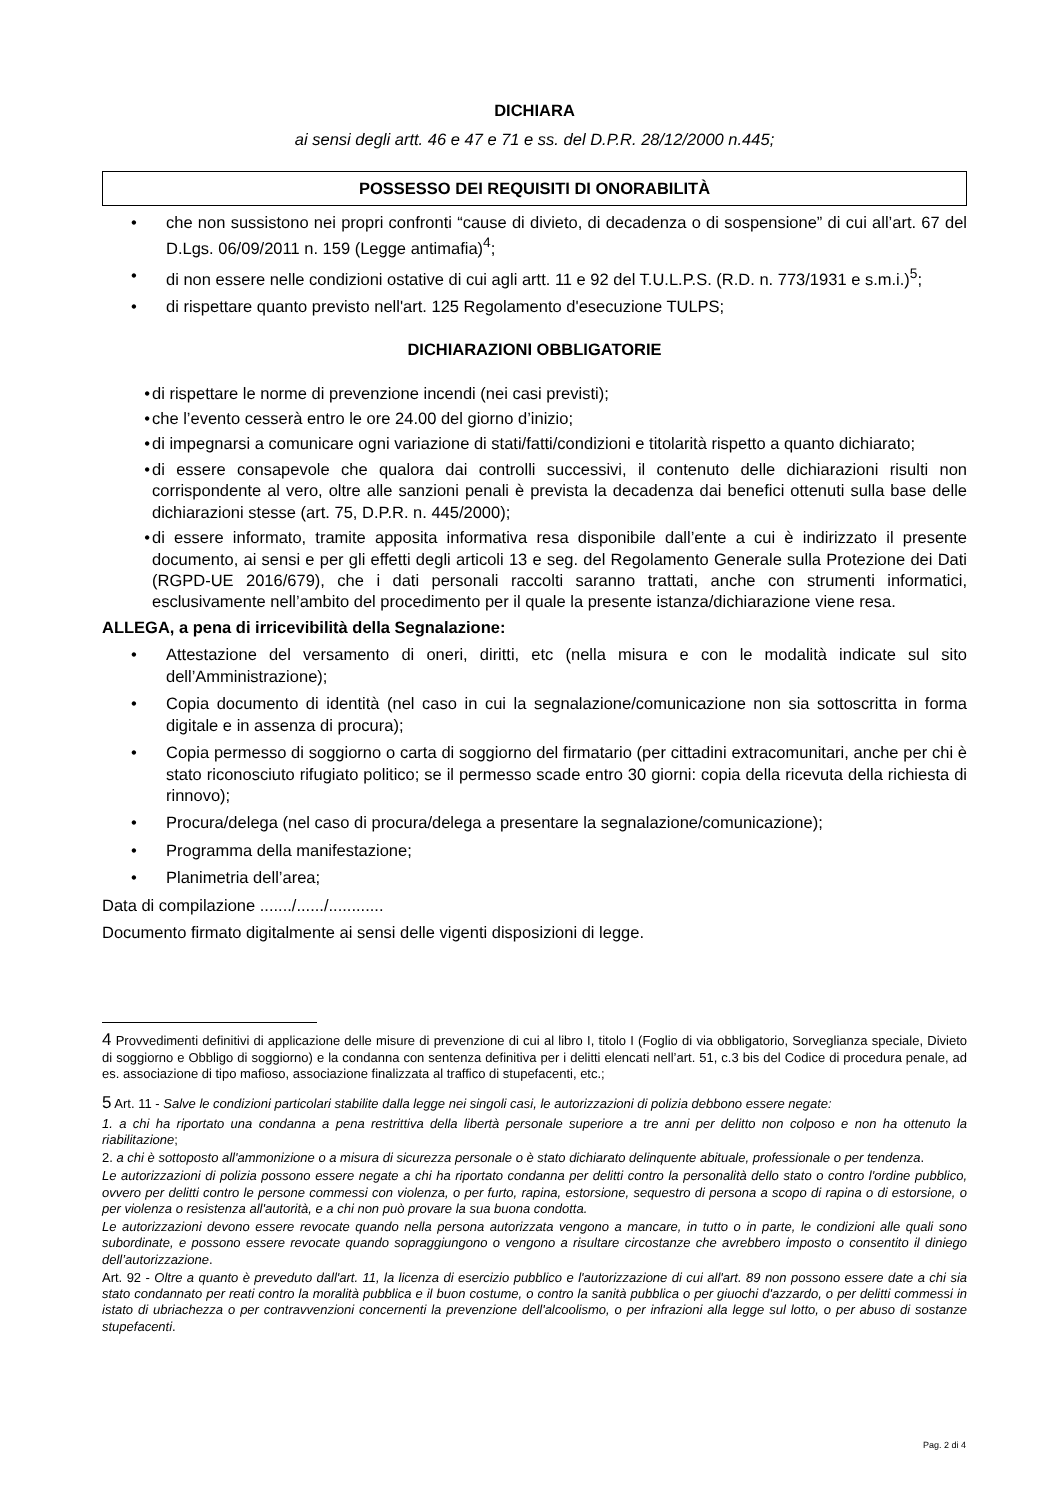DICHIARA
ai sensi degli artt. 46 e 47 e 71 e ss. del D.P.R. 28/12/2000 n.445;
POSSESSO DEI REQUISITI DI ONORABILITÀ
• che non sussistono nei propri confronti “cause di divieto, di decadenza o di sospensione” di cui all’art. 67 del D.Lgs. 06/09/2011 n. 159 (Legge antimafia)<sup>4</sup>;
• di non essere nelle condizioni ostative di cui agli artt. 11 e 92 del T.U.L.P.S. (R.D. n. 773/1931 e s.m.i.)<sup>5</sup>;
• di rispettare quanto previsto nell'art. 125 Regolamento d'esecuzione TULPS;
DICHIARAZIONI OBBLIGATORIE
• di rispettare le norme di prevenzione incendi (nei casi previsti);
• che l’evento cesserà entro le ore 24.00 del giorno d’inizio;
• di impegnarsi a comunicare ogni variazione di stati/fatti/condizioni e titolarità rispetto a quanto dichiarato;
• di essere consapevole che qualora dai controlli successivi, il contenuto delle dichiarazioni risulti non corrispondente al vero, oltre alle sanzioni penali è prevista la decadenza dai benefici ottenuti sulla base delle dichiarazioni stesse (art. 75, D.P.R. n. 445/2000);
• di essere informato, tramite apposita informativa resa disponibile dall’ente a cui è indirizzato il presente documento, ai sensi e per gli effetti degli articoli 13 e seg. del Regolamento Generale sulla Protezione dei Dati (RGPD-UE 2016/679), che i dati personali raccolti saranno trattati, anche con strumenti informatici, esclusivamente nell’ambito del procedimento per il quale la presente istanza/dichiarazione viene resa.
ALLEGA, a pena di irricevibilità della Segnalazione:
• Attestazione del versamento di oneri, diritti, etc (nella misura e con le modalità indicate sul sito dell’Amministrazione);
• Copia documento di identità (nel caso in cui la segnalazione/comunicazione non sia sottoscritta in forma digitale e in assenza di procura);
• Copia permesso di soggiorno o carta di soggiorno del firmatario (per cittadini extracomunitari, anche per chi è stato riconosciuto rifugiato politico; se il permesso scade entro 30 giorni: copia della ricevuta della richiesta di rinnovo);
• Procura/delega (nel caso di procura/delega a presentare la segnalazione/comunicazione);
• Programma della manifestazione;
• Planimetria dell’area;
Data di compilazione ......./....../............
Documento firmato digitalmente ai sensi delle vigenti disposizioni di legge.
4 Provvedimenti definitivi di applicazione delle misure di prevenzione di cui al libro I, titolo I (Foglio di via obbligatorio, Sorveglianza speciale, Divieto di soggiorno e Obbligo di soggiorno) e la condanna con sentenza definitiva per i delitti elencati nell’art. 51, c.3 bis del Codice di procedura penale, ad es. associazione di tipo mafioso, associazione finalizzata al traffico di stupefacenti, etc.;
5 Art. 11 - Salve le condizioni particolari stabilite dalla legge nei singoli casi, le autorizzazioni di polizia debbono essere negate:
1. a chi ha riportato una condanna a pena restrittiva della libertà personale superiore a tre anni per delitto non colposo e non ha ottenuto la riabilitazione;
2. a chi è sottoposto all'ammonizione o a misura di sicurezza personale o è stato dichiarato delinquente abituale, professionale o per tendenza.
Le autorizzazioni di polizia possono essere negate a chi ha riportato condanna per delitti contro la personalità dello stato o contro l'ordine pubblico, ovvero per delitti contro le persone commessi con violenza, o per furto, rapina, estorsione, sequestro di persona a scopo di rapina o di estorsione, o per violenza o resistenza all'autorità, e a chi non può provare la sua buona condotta.
Le autorizzazioni devono essere revocate quando nella persona autorizzata vengono a mancare, in tutto o in parte, le condizioni alle quali sono subordinate, e possono essere revocate quando sopraggiungono o vengono a risultare circostanze che avrebbero imposto o consentito il diniego dell’autorizzazione.
Art. 92 - Oltre a quanto è preveduto dall'art. 11, la licenza di esercizio pubblico e l'autorizzazione di cui all'art. 89 non possono essere date a chi sia stato condannato per reati contro la moralità pubblica e il buon costume, o contro la sanità pubblica o per giuochi d'azzardo, o per delitti commessi in istato di ubriachezza o per contravvenzioni concernenti la prevenzione dell'alcoolismo, o per infrazioni alla legge sul lotto, o per abuso di sostanze stupefacenti.
Pag. 2 di 4